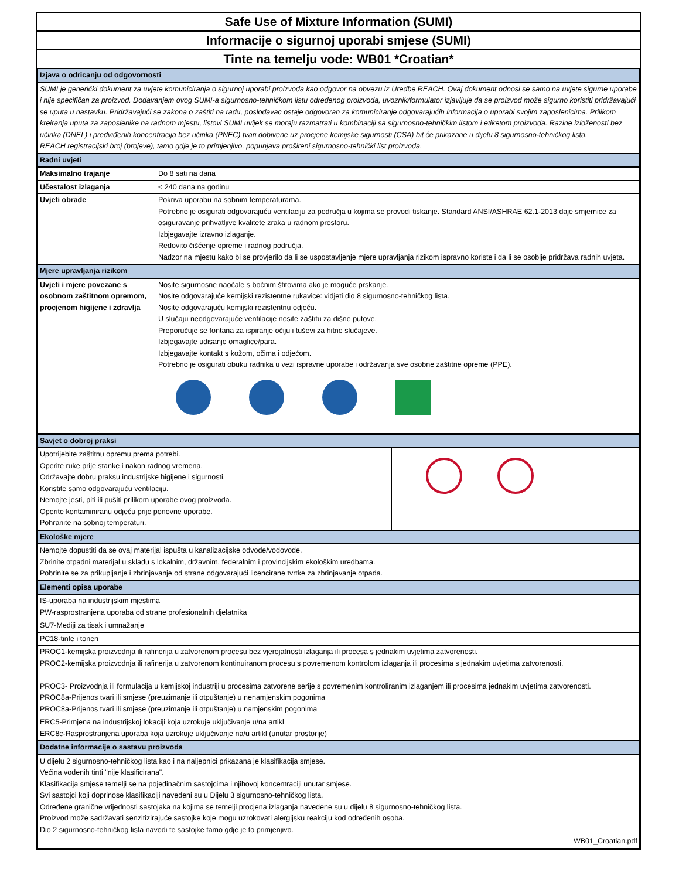Safe Use of Mixture Information (SUMI)
Informacije o sigurnoj uporabi smjese (SUMI)
Tinte na temelju vode: WB01 *Croatian*
| Izjava o odricanju od odgovornosti | |
| SUMI je generički dokument za uvjete komuniciranja o sigurnoj uporabi proizvoda kao odgovor na obvezu iz Uredbe REACH. Ovaj dokument odnosi se samo na uvjete sigurne uporabe i nije specifičan za proizvod. Dodavanjem ovog SUMI-a sigurnosno-tehničkom listu određenog proizvoda, uvoznik/formulator izjavljuje da se proizvod može sigurno koristiti pridržavajući se uputa u nastavku. Pridržavajući se zakona o zaštiti na radu, poslodavac ostaje odgovoran za komuniciranje odgovarajućih informacija o uporabi svojim zaposlenicima. Prilikom kreiranja uputa za zaposlenike na radnom mjestu, listovi SUMI uvijek se moraju razmatrati u kombinaciji sa sigurnosno-tehničkim listom i etiketom proizvoda. Razine izloženosti bez učinka (DNEL) i predviđenih koncentracija bez učinka (PNEC) tvari dobivene uz procjene kemijske sigurnosti (CSA) bit će prikazane u dijelu 8 sigurnosno-tehničkog lista. REACH registracijski broj (brojeve), tamo gdje je to primjenjivo, popunjava prošireni sigurnosno-tehnički list proizvoda. | |
| Radni uvjeti | |
| Maksimalno trajanje | Do 8 sati na dana |
| Učestalost izlaganja | < 240 dana na godinu |
| Uvjeti obrade | Pokriva uporabu na sobnim temperaturama. Potrebno je osigurati odgovarajuću ventilaciju za područja u kojima se provodi tiskanje. Standard ANSI/ASHRAE 62.1-2013 daje smjernice za osiguravanje prihvatljive kvalitete zraka u radnom prostoru. Izbjegavajte izravno izlaganje. Redovito čišćenje opreme i radnog područja. Nadzor na mjestu kako bi se provjerilo da li se uspostavljenje mjere upravljanja rizikom ispravno koriste i da li se osoblje pridržava radnih uvjeta. |
| Mjere upravljanja rizikom | |
| Uvjeti i mjere povezane s osobnom zaštitnom opremom, procjenom higijene i zdravlja | Nosite sigurnosne naočale s bočnim štitovima ako je moguće prskanje. Nosite odgovarajuće kemijski rezistentne rukavice: vidjeti dio 8 sigurnosno-tehničkog lista. Nosite odgovarajuću kemijski rezistentnu odjeću. U slučaju neodgovarajuće ventilacije nosite zaštitu za dišne putove. Preporučuje se fontana za ispiranje očiju i tuševi za hitne slučajeve. Izbjegavajte udisanje omaglice/para. Izbjegavajte kontakt s kožom, očima i odjećom. Potrebno je osigurati obuku radnika u vezi ispravne uporabe i održavanja sve osobne zaštitne opreme (PPE). |
| Savjet o dobroj praksi | |
| Upotrijebite zaštitnu opremu prema potrebi. Operite ruke prije stanke i nakon radnog vremena. Održavajte dobru praksu industrijske higijene i sigurnosti. Koristite samo odgovarajuću ventilaciju. Nemojte jesti, piti ili pušiti prilikom uporabe ovog proizvoda. Operite kontaminiranu odjeću prije ponovne uporabe. Pohranite na sobnoj temperaturi. | |
| Ekološke mjere | |
| Nemojte dopustiti da se ovaj materijal ispušta u kanalizacijske odvode/vodovode. Zbrinite otpadni materijal u skladu s lokalnim, državnim, federalnim i provincijskim ekološkim uredbama. Pobrinite se za prikupljanje i zbrinjavanje od strane odgovarajući licencirane tvrtke za zbrinjavanje otpada. | |
| Elementi opisa uporabe | |
| IS-uporaba na industrijskim mjestima PW-rasprostranjena uporaba od strane profesionalnih djelatnika | |
| SU7-Mediji za tisak i umnažanje | |
| PC18-tinte i toneri | |
| PROC1-kemijska proizvodnja ili rafinerija u zatvorenom procesu bez vjerojatnosti izlaganja ili procesa s jednakim uvjetima zatvorenosti. PROC2-kemijska proizvodnja ili rafinerija u zatvorenom kontinuiranom procesu s povremenom kontrolom izlaganja ili procesima s jednakim uvjetima zatvorenosti. PROC3- Proizvodnja ili formulacija u kemijskoj industriji u procesima zatvorene serije s povremenim kontroliranim izlaganjem ili procesima jednakim uvjetima zatvorenosti. PROC8a-Prijenos tvari ili smjese (preuzimanje ili otpuštanje) u nenamjenskim pogonima PROC8a-Prijenos tvari ili smjese (preuzimanje ili otpuštanje) u namjenskim pogonima | |
| ERC5-Primjena na industrijskoj lokaciji koja uzrokuje uključivanje u/na artikl ERC8c-Rasprostranjena uporaba koja uzrokuje uključivanje na/u artikl (unutar prostorije) | |
| Dodatne informacije o sastavu proizvoda | |
| U dijelu 2 sigurnosno-tehničkog lista kao i na naljepnici prikazana je klasifikacija smjese. Većina vodenih tinti "nije klasificirana". Klasifikacija smjese temelji se na pojedinačnim sastojcima i njihovoj koncentraciji unutar smjese. Svi sastojci koji doprinose klasifikaciji navedeni su u Dijelu 3 sigurnosno-tehničkog lista. Određene granične vrijednosti sastojaka na kojima se temelji procjena izlaganja navedene su u dijelu 8 sigurnosno-tehničkog lista. Proizvod može sadržavati senzitizirajuće sastojke koje mogu uzrokovati alergijsku reakciju kod određenih osoba. Dio 2 sigurnosno-tehničkog lista navodi te sastojke tamo gdje je to primjenjivo. WB01_Croatian.pdf | |